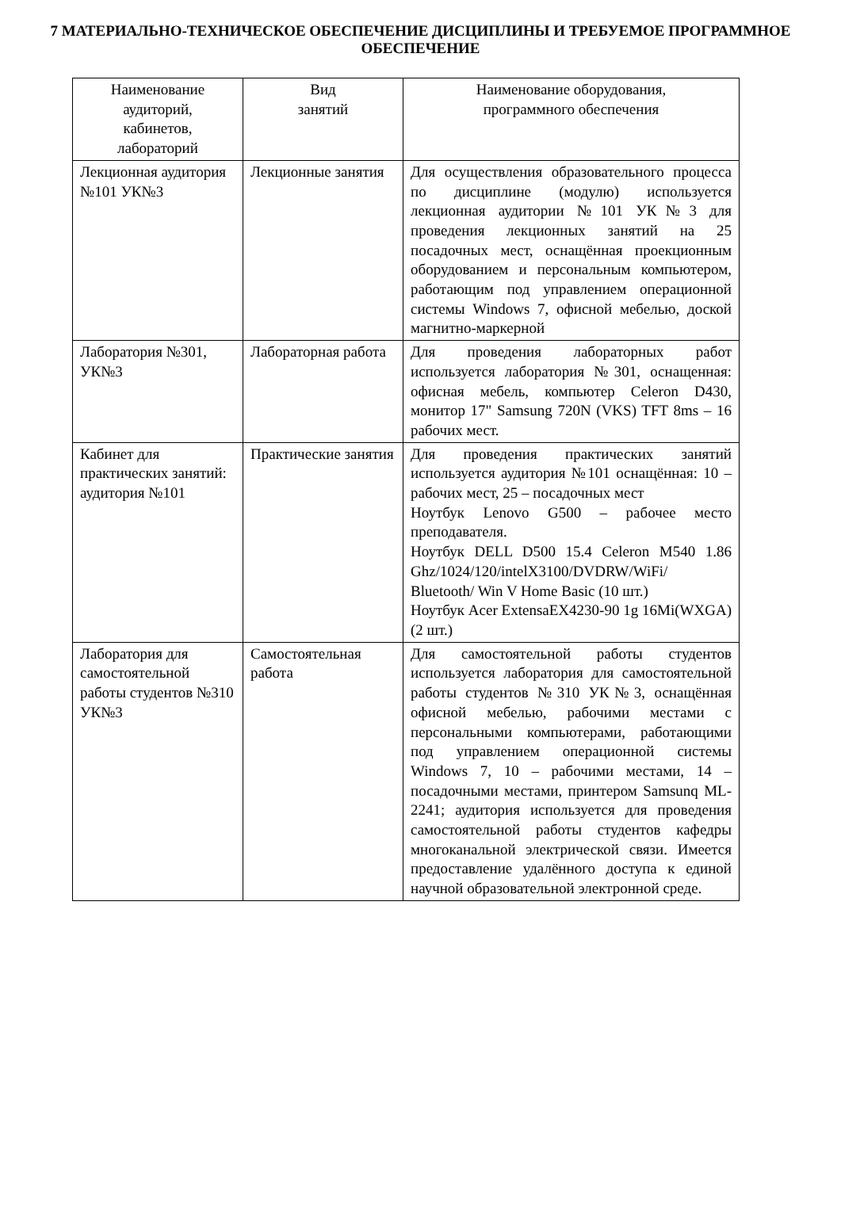7 МАТЕРИАЛЬНО-ТЕХНИЧЕСКОЕ ОБЕСПЕЧЕНИЕ ДИСЦИПЛИНЫ И ТРЕБУЕМОЕ ПРОГРАММНОЕ ОБЕСПЕЧЕНИЕ
| Наименование аудиторий, кабинетов, лабораторий | Вид занятий | Наименование оборудования, программного обеспечения |
| --- | --- | --- |
| Лекционная аудитория №101 УК№3 | Лекционные занятия | Для осуществления образовательного процесса по дисциплине (модулю) используется лекционная аудитории №101 УК№3 для проведения лекционных занятий на 25 посадочных мест, оснащённая проекционным оборудованием и персональным компьютером, работающим под управлением операционной системы Windows 7, офисной мебелью, доской магнитно-маркерной |
| Лаборатория №301, УК№3 | Лабораторная работа | Для проведения лабораторных работ используется лаборатория №301, оснащенная: офисная мебель, компьютер Celeron D430, монитор 17" Samsung 720N (VKS) TFT 8ms – 16 рабочих мест. |
| Кабинет для практических занятий: аудитория №101 | Практические занятия | Для проведения практических занятий используется аудитория №101 оснащённая: 10 – рабочих мест, 25 – посадочных мест Ноутбук Lenovo G500 – рабочее место преподавателя. Ноутбук DELL D500 15.4 Celeron M540 1.86 Ghz/1024/120/intelX3100/DVDRW/WiFi/ Bluetooth/ Win V Home Basic (10 шт.) Ноутбук Acer ExtensaEX4230-90 1g 16Mi(WXGA) (2 шт.) |
| Лаборатория для самостоятельной работы студентов №310 УК№3 | Самостоятельная работа | Для самостоятельной работы студентов используется лаборатория для самостоятельной работы студентов №310 УК№3, оснащённая офисной мебелью, рабочими местами с персональными компьютерами, работающими под управлением операционной системы Windows 7, 10 – рабочими местами, 14 – посадочными местами, принтером Samsunq ML-2241; аудитория используется для проведения самостоятельной работы студентов кафедры многоканальной электрической связи. Имеется предоставление удалённого доступа к единой научной образовательной электронной среде. |